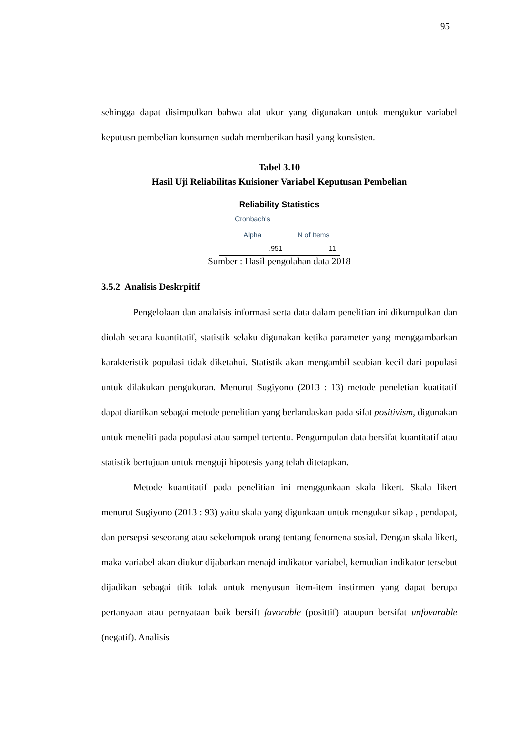95
sehingga dapat disimpulkan bahwa alat ukur yang digunakan untuk mengukur variabel keputusn pembelian konsumen sudah memberikan hasil yang konsisten.
Tabel 3.10
Hasil Uji Reliabilitas Kuisioner Variabel Keputusan Pembelian
Reliability Statistics
| Cronbach's Alpha | N of Items |
| --- | --- |
| .951 | 11 |
Sumber : Hasil pengolahan data 2018
3.5.2 Analisis Deskrpitif
Pengelolaan dan analaisis informasi serta data dalam penelitian ini dikumpulkan dan diolah secara kuantitatif, statistik selaku digunakan ketika parameter yang menggambarkan karakteristik populasi tidak diketahui. Statistik akan mengambil seabian kecil dari populasi untuk dilakukan pengukuran. Menurut Sugiyono (2013 : 13) metode peneletian kuatitatif dapat diartikan sebagai metode penelitian yang berlandaskan pada sifat positivism, digunakan untuk meneliti pada populasi atau sampel tertentu. Pengumpulan data bersifat kuantitatif atau statistik bertujuan untuk menguji hipotesis yang telah ditetapkan.
Metode kuantitatif pada penelitian ini menggunkaan skala likert. Skala likert menurut Sugiyono (2013 : 93) yaitu skala yang digunkaan untuk mengukur sikap , pendapat, dan persepsi seseorang atau sekelompok orang tentang fenomena sosial. Dengan skala likert, maka variabel akan diukur dijabarkan menajd indikator variabel, kemudian indikator tersebut dijadikan sebagai titik tolak untuk menyusun item-item instirmen yang dapat berupa pertanyaan atau pernyataan baik bersift favorable (posittif) ataupun bersifat unfovarable (negatif). Analisis